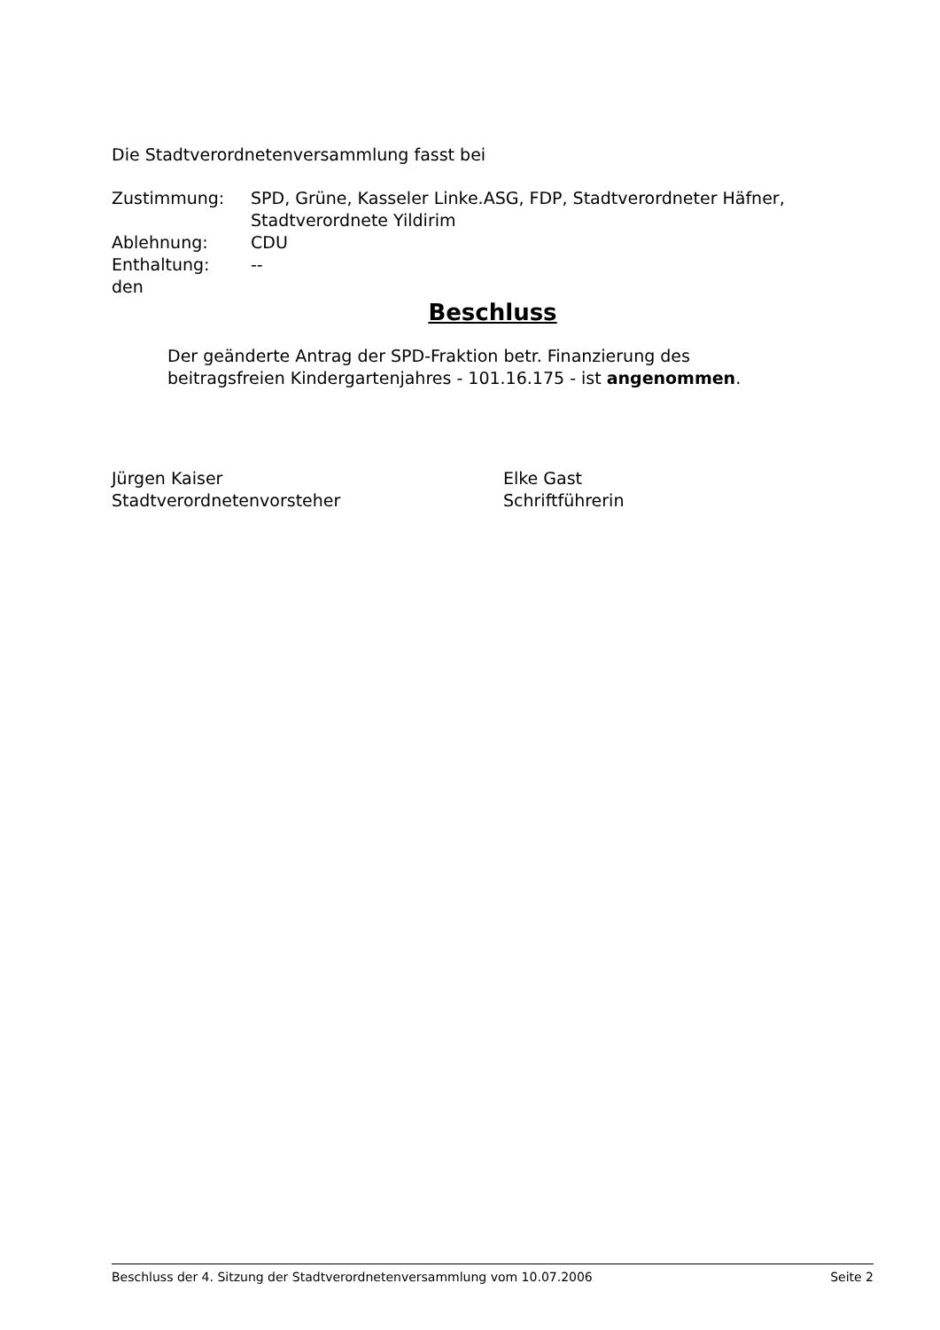Die Stadtverordnetenversammlung fasst bei
| Zustimmung: | SPD, Grüne, Kasseler Linke.ASG, FDP, Stadtverordneter Häfner, Stadtverordnete Yildirim |
| Ablehnung: | CDU |
| Enthaltung: | -- |
den
Beschluss
Der geänderte Antrag der SPD-Fraktion betr. Finanzierung des beitragsfreien Kindergartenjahres - 101.16.175 - ist angenommen.
Jürgen Kaiser
Stadtverordnetenvorsteher
Elke Gast
Schriftführerin
Beschluss der 4. Sitzung der Stadtverordnetenversammlung vom 10.07.2006 Seite 2